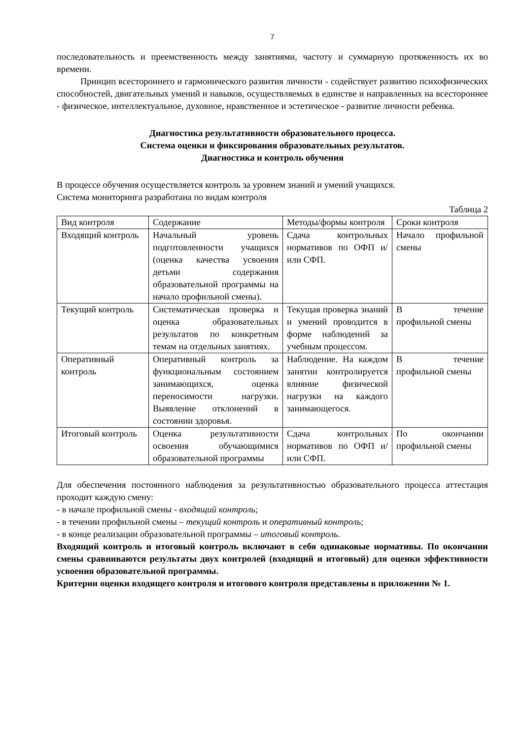7
последовательность и преемственность между занятиями, частоту и суммарную протяженность их во времени.
Принцип всестороннего и гармонического развития личности - содействует развитию психофизических способностей, двигательных умений и навыков, осуществляемых в единстве и направленных на всестороннее - физическое, интеллектуальное, духовное, нравственное и эстетическое - развитие личности ребенка.
Диагностика результативности образовательного процесса.
Система оценки и фиксирования образовательных результатов.
Диагностика и контроль обучения
В процессе обучения осуществляется контроль за уровнем знаний и умений учащихся.
Система мониторинга разработана по видам контроля
Таблица 2
| Вид контроля | Содержание | Методы/формы контроля | Сроки контроля |
| Входящий контроль | Начальный уровень подготовленности учащихся (оценка качества усвоения детьми содержания образовательной программы на начало профильной смены). | Сдача контрольных нормативов по ОФП и/ или СФП. | Начало профильной смены |
| Текущий контроль | Систематическая проверка и оценка образовательных результатов по конкретным темам на отдельных занятиях. | Текущая проверка знаний и умений проводится в форме наблюдений за учебным процессом. | В течение профильной смены |
| Оперативный контроль | Оперативный контроль за функциональным состоянием занимающихся, оценка переносимости нагрузки. Выявление отклонений в состоянии здоровья. | Наблюдение. На каждом занятии контролируется влияние физической нагрузки на каждого занимающегося. | В течение профильной смены |
| Итоговый контроль | Оценка результативности освоения обучающимися образовательной программы | Сдача контрольных нормативов по ОФП и/или СФП. | По окончании профильной смены |
Для обеспечения постоянного наблюдения за результативностью образовательного процесса аттестация проходит каждую смену:
- в начале профильной смены - входящий контроль;
- в течении профильной смены – текущий контроль и оперативный контроль;
- в конце реализации образовательной программы – итоговый контроль.
Входящий контроль и итоговый контроль включают в себя одинаковые нормативы. По окончании смены сравниваются результаты двух контролей (входящий и итоговый) для оценки эффективности усвоения образовательной программы.
Критерии оценки входящего контроля и итогового контроля представлены в приложении № 1.